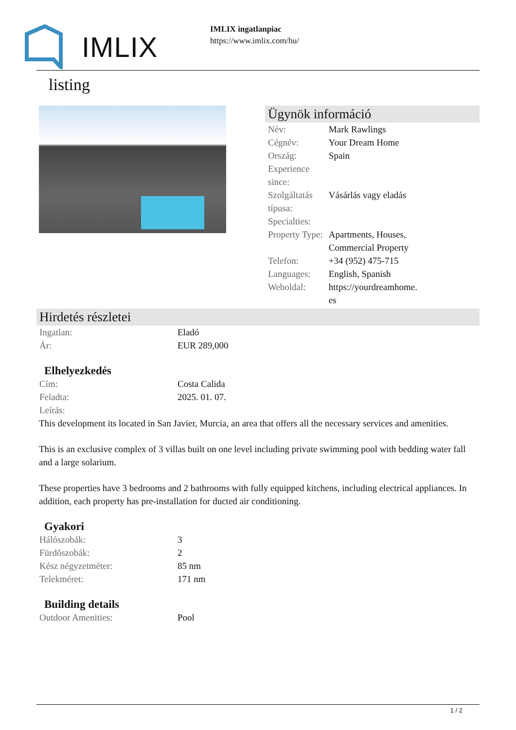IMLIX
IMLIX ingatlanpiac
https://www.imlix.com/hu/
listing
Ügynök információ
| Név: | Mark Rawlings |
| Cégnév: | Your Dream Home |
| Ország: | Spain |
| Experience since: | |
| Szolgáltatás típusa: | Vásárlás vagy eladás |
| Specialties: | |
| Property Type: | Apartments, Houses, Commercial Property |
| Telefon: | +34 (952) 475-715 |
| Languages: | English, Spanish |
| Weboldal: | https://yourdreamhome. es |
Hirdetés részletei
| Ingatlan: | Eladó |
| Ár: | EUR 289,000 |
Elhelyezkedés
| Cím: | Costa Calida |
| Feladta: | 2025. 01. 07. |
| Leírás: | |
This development its located in San Javier, Murcia, an area that offers all the necessary services and amenities.
This is an exclusive complex of 3 villas built on one level including private swimming pool with bedding water fall and a large solarium.
These properties have 3 bedrooms and 2 bathrooms with fully equipped kitchens, including electrical appliances. In addition, each property has pre-installation for ducted air conditioning.
Gyakori
| Hálószobák: | 3 |
| Fürdõszobák: | 2 |
| Kész négyzetméter: | 85 nm |
| Telekméret: | 171 nm |
Building details
| Outdoor Amenities: | Pool |
1 / 2